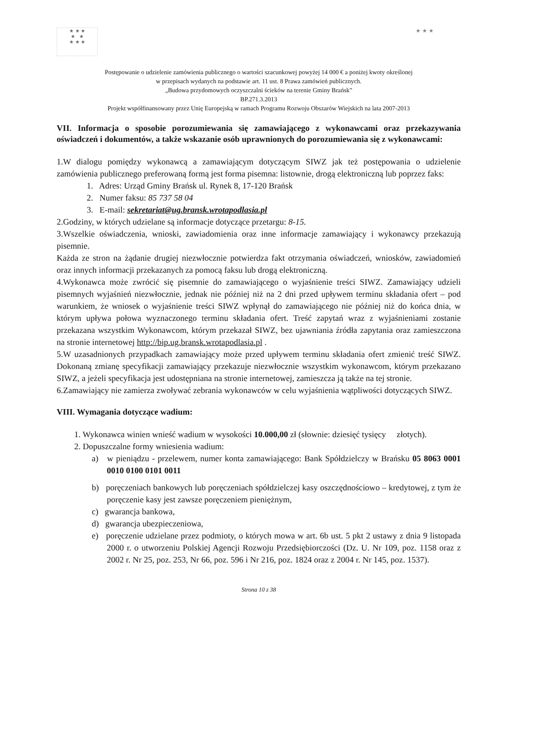★ ★ ★
★ ★
★ ★ ★
★ ★ ★
Postępowanie o udzielenie zamówienia publicznego o wartości szacunkowej powyżej 14 000 € a poniżej kwoty określonej
w przepisach wydanych na podstawie art. 11 ust. 8 Prawa zamówień publicznych.
„Budowa przydomowych oczyszczalni ścieków na terenie Gminy Brańsk”
BP.271.3.2013
Projekt współfinansowany przez Unię Europejską w ramach Programu Rozwoju Obszarów Wiejskich na lata 2007-2013
VII. Informacja o sposobie porozumiewania się zamawiającego z wykonawcami oraz przekazywania oświadczeń i dokumentów, a także wskazanie osób uprawnionych do porozumiewania się z wykonawcami:
1.W dialogu pomiędzy wykonawcą a zamawiającym dotyczącym SIWZ jak też postępowania o udzielenie zamówienia publicznego preferowaną formą jest forma pisemna: listownie, drogą elektroniczną lub poprzez faks:
1. Adres: Urząd Gminy Brańsk ul. Rynek 8, 17-120 Brańsk
2. Numer faksu: 85 737 58 04
3. E-mail: sekretariat@ug.bransk.wrotapodlasia.pl
2.Godziny, w których udzielane są informacje dotyczące przetargu: 8-15.
3.Wszelkie oświadczenia, wnioski, zawiadomienia oraz inne informacje zamawiający i wykonawcy przekazują pisemnie.
Każda ze stron na żądanie drugiej niezwłocznie potwierdza fakt otrzymania oświadczeń, wniosków, zawiadomień oraz innych informacji przekazanych za pomocą faksu lub drogą elektroniczną.
4.Wykonawca może zwrócić się pisemnie do zamawiającego o wyjaśnienie treści SIWZ. Zamawiający udzieli pisemnych wyjaśnień niezwłocznie, jednak nie później niż na 2 dni przed upływem terminu składania ofert – pod warunkiem, że wniosek o wyjaśnienie treści SIWZ wpłynął do zamawiającego nie później niż do końca dnia, w którym upływa połowa wyznaczonego terminu składania ofert. Treść zapytań wraz z wyjaśnieniami zostanie przekazana wszystkim Wykonawcom, którym przekazał SIWZ, bez ujawniania źródła zapytania oraz zamieszczona na stronie internetowej http://bip.ug.bransk.wrotapodlasia.pl .
5.W uzasadnionych przypadkach zamawiający może przed upływem terminu składania ofert zmienić treść SIWZ. Dokonaną zmianę specyfikacji zamawiający przekazuje niezwłocznie wszystkim wykonawcom, którym przekazano SIWZ, a jeżeli specyfikacja jest udostępniana na stronie internetowej, zamieszcza ją także na tej stronie.
6.Zamawiający nie zamierza zwoływać zebrania wykonawców w celu wyjaśnienia wątpliwości dotyczących SIWZ.
VIII. Wymagania dotyczące wadium:
1. Wykonawca winien wnieść wadium w wysokości 10.000,00 zł (słownie: dziesięć tysięcy złotych).
2. Dopuszczalne formy wniesienia wadium:
a) w pieniądzu - przelewem, numer konta zamawiającego: Bank Spółdzielczy w Brańsku 05 8063 0001 0010 0100 0101 0011
b) poręczeniach bankowych lub poręczeniach spółdzielczej kasy oszczędnościowo – kredytowej, z tym że poręczenie kasy jest zawsze poręczeniem pieniężnym,
c) gwarancja bankowa,
d) gwarancja ubezpieczeniowa,
e) poręczenie udzielane przez podmioty, o których mowa w art. 6b ust. 5 pkt 2 ustawy z dnia 9 listopada 2000 r. o utworzeniu Polskiej Agencji Rozwoju Przedsiębiorczości (Dz. U. Nr 109, poz. 1158 oraz z 2002 r. Nr 25, poz. 253, Nr 66, poz. 596 i Nr 216, poz. 1824 oraz z 2004 r. Nr 145, poz. 1537).
Strona 10 z 38